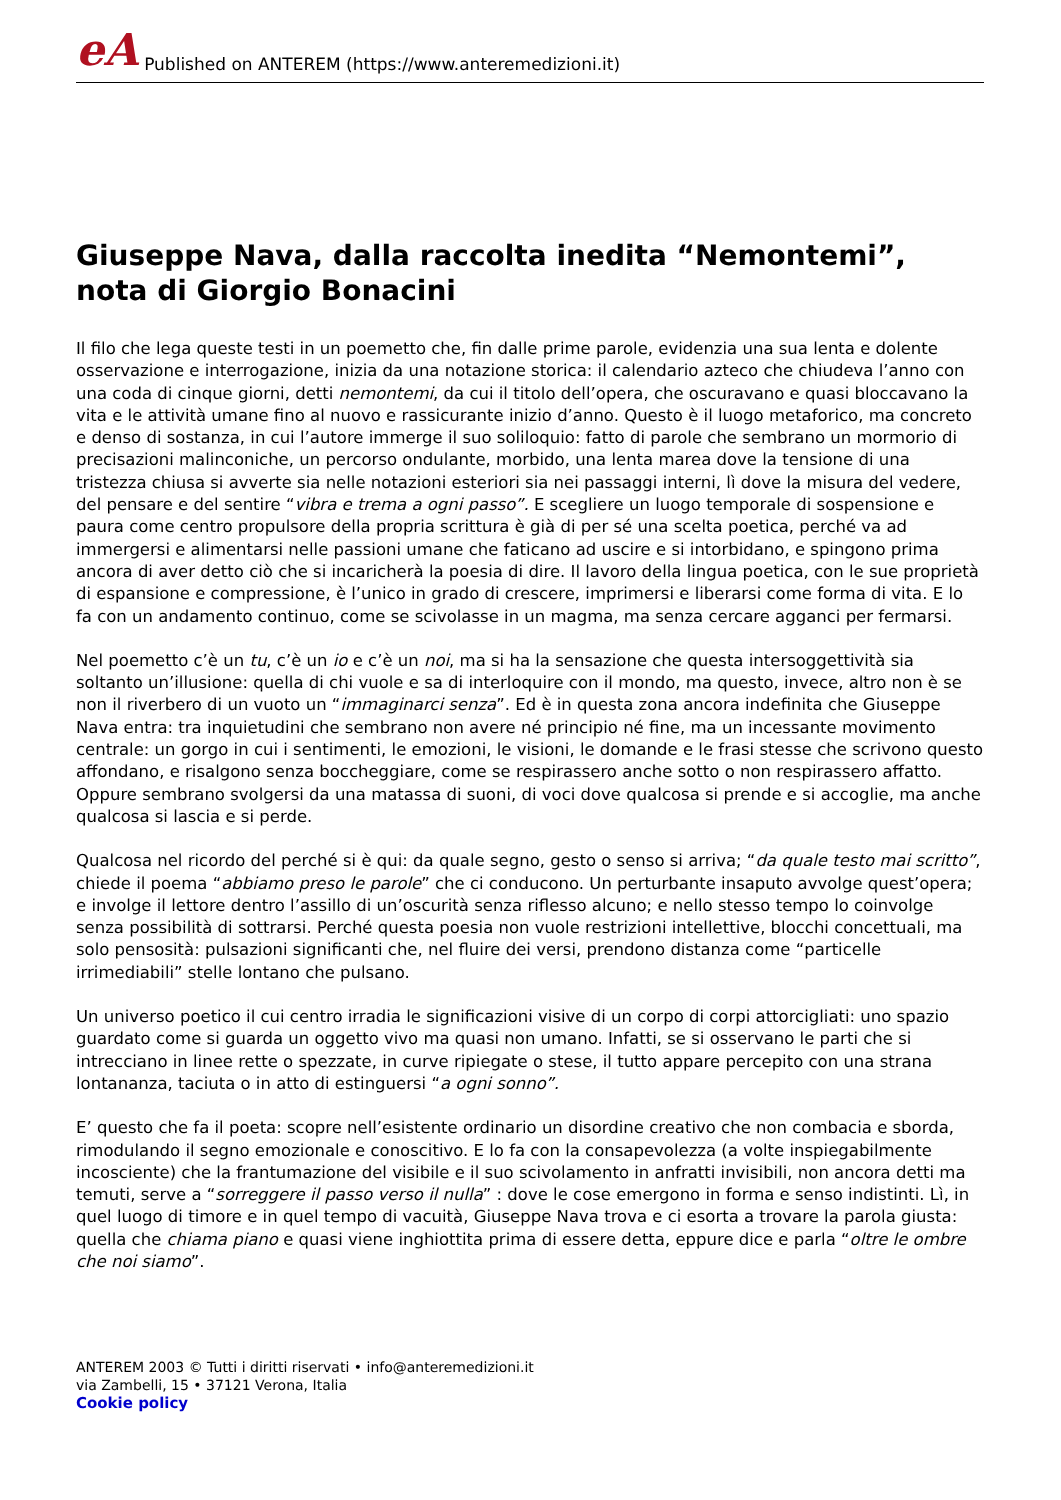eA Published on ANTEREM (https://www.anteremedizioni.it)
Giuseppe Nava, dalla raccolta inedita “Nemontemi”, nota di Giorgio Bonacini
Il filo che lega queste testi in un poemetto che, fin dalle prime parole, evidenzia una sua lenta e dolente osservazione e interrogazione, inizia da una notazione storica: il calendario azteco che chiudeva l’anno con una coda di cinque giorni, detti nemontemi, da cui il titolo dell’opera, che oscuravano e quasi bloccavano la vita e le attività umane fino al nuovo e rassicurante inizio d’anno. Questo è il luogo metaforico, ma concreto e denso di sostanza, in cui l’autore immerge il suo soliloquio: fatto di parole che sembrano un mormorio di precisazioni malinconiche, un percorso ondulante, morbido, una lenta marea dove la tensione di una tristezza chiusa si avverte sia nelle notazioni esteriori sia nei passaggi interni, lì dove la misura del vedere, del pensare e del sentire “vibra e trema a ogni passo”. E scegliere un luogo temporale di sospensione e paura come centro propulsore della propria scrittura è già di per sé una scelta poetica, perché va ad immergersi e alimentarsi nelle passioni umane che faticano ad uscire e si intorbidano, e spingono prima ancora di aver detto ciò che si incaricherà la poesia di dire. Il lavoro della lingua poetica, con le sue proprietà di espansione e compressione, è l’unico in grado di crescere, imprimersi e liberarsi come forma di vita. E lo fa con un andamento continuo, come se scivolasse in un magma, ma senza cercare agganci per fermarsi.
Nel poemetto c’è un tu, c’è un io e c’è un noi, ma si ha la sensazione che questa intersoggettività sia soltanto un’illusione: quella di chi vuole e sa di interloquire con il mondo, ma questo, invece, altro non è se non il riverbero di un vuoto un “immaginarci senza”. Ed è in questa zona ancora indefinita che Giuseppe Nava entra: tra inquietudini che sembrano non avere né principio né fine, ma un incessante movimento centrale: un gorgo in cui i sentimenti, le emozioni, le visioni, le domande e le frasi stesse che scrivono questo affondano, e risalgono senza boccheggiare, come se respirassero anche sotto o non respirassero affatto. Oppure sembrano svolgersi da una matassa di suoni, di voci dove qualcosa si prende e si accoglie, ma anche qualcosa si lascia e si perde.
Qualcosa nel ricordo del perché si è qui: da quale segno, gesto o senso si arriva; “da quale testo mai scritto”, chiede il poema “abbiamo preso le parole” che ci conducono. Un perturbante insaputo avvolge quest’opera; e involge il lettore dentro l’assillo di un’oscurità senza riflesso alcuno; e nello stesso tempo lo coinvolge senza possibilità di sottrarsi. Perché questa poesia non vuole restrizioni intellettive, blocchi concettuali, ma solo pensosità: pulsazioni significanti che, nel fluire dei versi, prendono distanza come “particelle irrimediabili” stelle lontano che pulsano.
Un universo poetico il cui centro irradia le significazioni visive di un corpo di corpi attorcigliati: uno spazio guardato come si guarda un oggetto vivo ma quasi non umano. Infatti, se si osservano le parti che si intrecciano in linee rette o spezzate, in curve ripiegate o stese, il tutto appare percepito con una strana lontananza, taciuta o in atto di estinguersi “a ogni sonno”.
E’ questo che fa il poeta: scopre nell’esistente ordinario un disordine creativo che non combacia e sborda, rimodulando il segno emozionale e conoscitivo. E lo fa con la consapevolezza (a volte inspiegabilmente incosciente) che la frantumazione del visibile e il suo scivolamento in anfratti invisibili, non ancora detti ma temuti, serve a “sorreggere il passo verso il nulla” : dove le cose emergono in forma e senso indistinti. Lì, in quel luogo di timore e in quel tempo di vacuità, Giuseppe Nava trova e ci esorta a trovare la parola giusta: quella che chiama piano e quasi viene inghiottita prima di essere detta, eppure dice e parla “oltre le ombre che noi siamo”.
ANTEREM 2003 © Tutti i diritti riservati • info@anteremedizioni.it
via Zambelli, 15 • 37121 Verona, Italia
Cookie policy